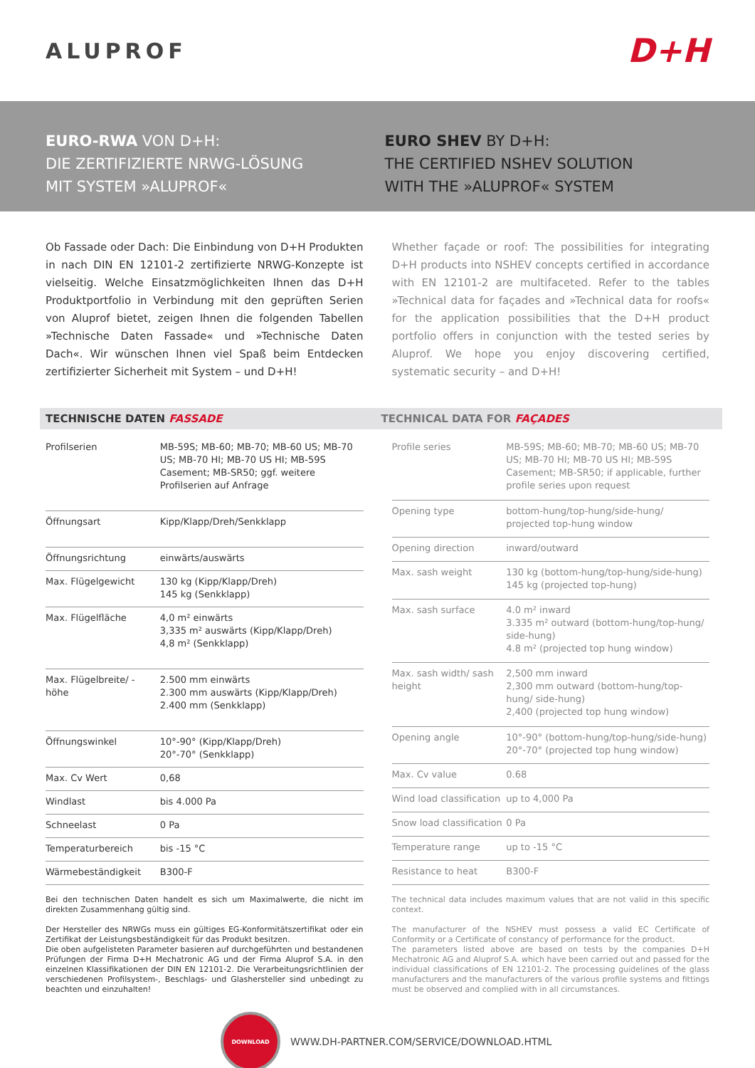ALUPROF
D+H
EURO-RWA VON D+H:
DIE ZERTIFIZIERTE NRWG-LÖSUNG
MIT SYSTEM »ALUPROF«
EURO SHEV BY D+H:
THE CERTIFIED NSHEV SOLUTION
WITH THE »ALUPROF« SYSTEM
Ob Fassade oder Dach: Die Einbindung von D+H Produkten in nach DIN EN 12101-2 zertifizierte NRWG-Konzepte ist vielseitig. Welche Einsatzmöglichkeiten Ihnen das D+H Produktportfolio in Verbindung mit den geprüften Serien von Aluprof bietet, zeigen Ihnen die folgenden Tabellen »Technische Daten Fassade« und »Technische Daten Dach«. Wir wünschen Ihnen viel Spaß beim Entdecken zertifizierter Sicherheit mit System – und D+H!
Whether façade or roof: The possibilities for integrating D+H products into NSHEV concepts certified in accordance with EN 12101-2 are multifaceted. Refer to the tables »Technical data for façades and »Technical data for roofs« for the application possibilities that the D+H product portfolio offers in conjunction with the tested series by Aluprof. We hope you enjoy discovering certified, systematic security – and D+H!
TECHNISCHE DATEN FASSADE TECHNICAL DATA FOR FAÇADES
| Profilserien | MB-59S; MB-60; MB-70; MB-60 US; MB-70 US; MB-70 HI; MB-70 US HI; MB-59S Casement; MB-SR50; ggf. weitere Profilserien auf Anfrage |
| Öffnungsart | Kipp/Klapp/Dreh/Senkklapp |
| Öffnungsrichtung | einwärts/auswärts |
| Max. Flügelgewicht | 130 kg (Kipp/Klapp/Dreh) 145 kg (Senkklapp) |
| Max. Flügelfläche | 4,0 m² einwärts 3,335 m² auswärts (Kipp/Klapp/Dreh) 4,8 m² (Senkklapp) |
| Max. Flügelbreite/ -höhe | 2.500 mm einwärts 2.300 mm auswärts (Kipp/Klapp/Dreh) 2.400 mm (Senkklapp) |
| Öffnungswinkel | 10°-90° (Kipp/Klapp/Dreh) 20°-70° (Senkklapp) |
| Max. Cv Wert | 0,68 |
| Windlast | bis 4.000 Pa |
| Schneelast | 0 Pa |
| Temperaturbereich | bis -15 °C |
| Wärmebeständigkeit | B300-F |
| Profile series | MB-59S; MB-60; MB-70; MB-60 US; MB-70 US; MB-70 HI; MB-70 US HI; MB-59S Casement; MB-SR50; if applicable, further profile series upon request |
| Opening type | bottom-hung/top-hung/side-hung/ projected top-hung window |
| Opening direction | inward/outward |
| Max. sash weight | 130 kg (bottom-hung/top-hung/side-hung) 145 kg (projected top-hung) |
| Max. sash surface | 4.0 m² inward 3.335 m² outward (bottom-hung/top-hung/ side-hung) 4.8 m² (projected top hung window) |
| Max. sash width/ sash height | 2,500 mm inward 2,300 mm outward (bottom-hung/top-hung/ side-hung) 2,400 (projected top hung window) |
| Opening angle | 10°-90° (bottom-hung/top-hung/side-hung) 20°-70° (projected top hung window) |
| Max. Cv value | 0.68 |
| Wind load classification | up to 4,000 Pa |
| Snow load classification | 0 Pa |
| Temperature range | up to -15 °C |
| Resistance to heat | B300-F |
Bei den technischen Daten handelt es sich um Maximalwerte, die nicht im direkten Zusammenhang gültig sind.
Der Hersteller des NRWGs muss ein gültiges EG-Konformitätszertifikat oder ein Zertifikat der Leistungsbeständigkeit für das Produkt besitzen.
Die oben aufgelisteten Parameter basieren auf durchgeführten und bestandenen Prüfungen der Firma D+H Mechatronic AG und der Firma Aluprof S.A. in den einzelnen Klassifikationen der DIN EN 12101-2. Die Verarbeitungsrichtlinien der verschiedenen Profilsystem-, Beschlags- und Glashersteller sind unbedingt zu beachten und einzuhalten!
The technical data includes maximum values that are not valid in this specific context.
The manufacturer of the NSHEV must possess a valid EC Certificate of Conformity or a Certificate of constancy of performance for the product.
The parameters listed above are based on tests by the companies D+H Mechatronic AG and Aluprof S.A. which have been carried out and passed for the individual classifications of EN 12101-2. The processing guidelines of the glass manufacturers and the manufacturers of the various profile systems and fittings must be observed and complied with in all circumstances.
DOWNLOAD
WWW.DH-PARTNER.COM/SERVICE/DOWNLOAD.HTML